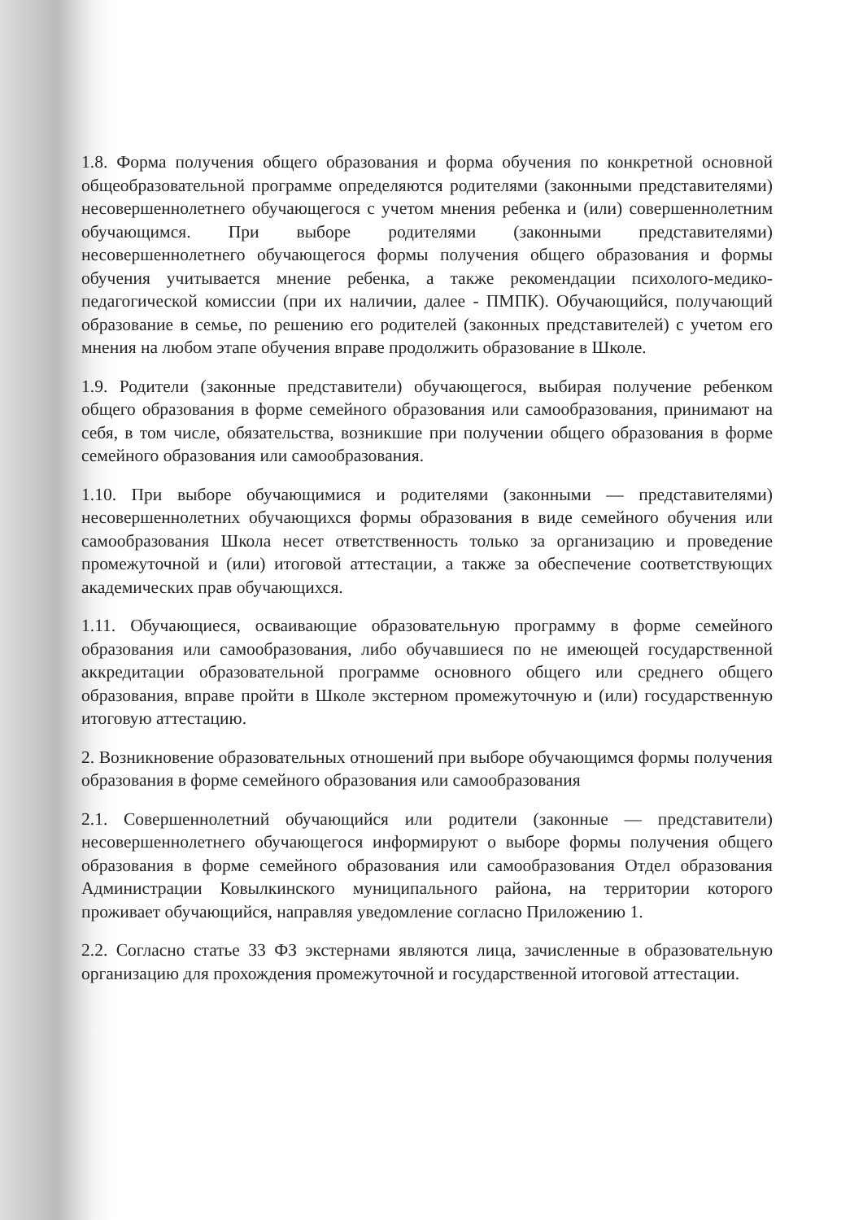1.8. Форма получения общего образования и форма обучения по конкретной основной общеобразовательной программе определяются родителями (законными представителями) несовершеннолетнего обучающегося с учетом мнения ребенка и (или) совершеннолетним обучающимся. При выборе родителями (законными представителями) несовершеннолетнего обучающегося формы получения общего образования и формы обучения учитывается мнение ребенка, а также рекомендации психолого-медико-педагогической комиссии (при их наличии, далее - ПМПК). Обучающийся, получающий образование в семье, по решению его родителей (законных представителей) с учетом его мнения на любом этапе обучения вправе продолжить образование в Школе.
1.9. Родители (законные представители) обучающегося, выбирая получение ребенком общего образования в форме семейного образования или самообразования, принимают на себя, в том числе, обязательства, возникшие при получении общего образования в форме семейного образования или самообразования.
1.10. При выборе обучающимися и родителями (законными — представителями) несовершеннолетних обучающихся формы образования в виде семейного обучения или самообразования Школа несет ответственность только за организацию и проведение промежуточной и (или) итоговой аттестации, а также за обеспечение соответствующих академических прав обучающихся.
1.11. Обучающиеся, осваивающие образовательную программу в форме семейного образования или самообразования, либо обучавшиеся по не имеющей государственной аккредитации образовательной программе основного общего или среднего общего образования, вправе пройти в Школе экстерном промежуточную и (или) государственную итоговую аттестацию.
2. Возникновение образовательных отношений при выборе обучающимся формы получения образования в форме семейного образования или самообразования
2.1. Совершеннолетний обучающийся или родители (законные — представители) несовершеннолетнего обучающегося информируют о выборе формы получения общего образования в форме семейного образования или самообразования Отдел образования Администрации Ковылкинского муниципального района, на территории которого проживает обучающийся, направляя уведомление согласно Приложению 1.
2.2. Согласно статье 33 ФЗ экстернами являются лица, зачисленные в образовательную организацию для прохождения промежуточной и государственной итоговой аттестации.